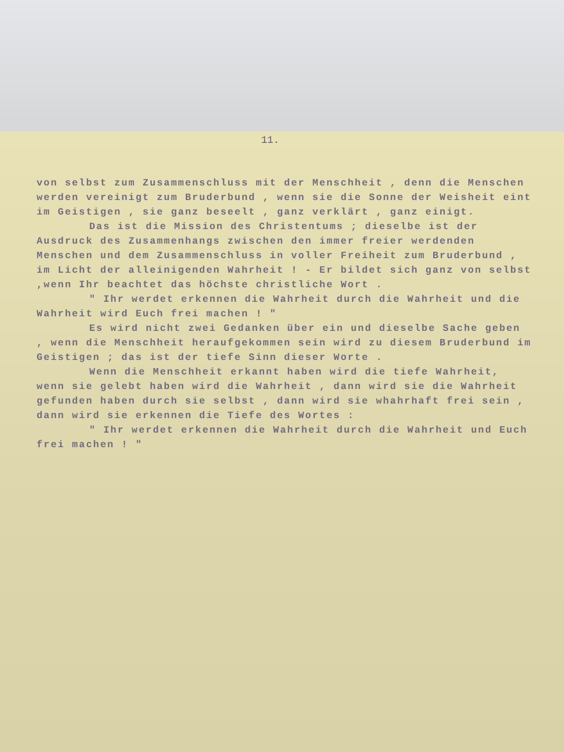11.
von selbst zum Zusammenschluss mit der Menschheit , denn die Menschen werden vereinigt zum Bruderbund , wenn sie die Sonne der Weisheit eint im Geistigen , sie ganz beseelt , ganz verklärt , ganz einigt.
Das ist die Mission des Christentums ; dieselbe ist der Ausdruck des Zusammenhangs zwischen den immer freier werdenden Menschen und dem Zusammenschluss in voller Freiheit zum Bruderbund , im Licht der alleinigenden Wahrheit ! - Er bildet sich ganz von selbst ,wenn Ihr beachtet das höchste christliche Wort .
" Ihr werdet erkennen die Wahrheit durch die Wahrheit und die Wahrheit wird Euch frei machen ! "
Es wird nicht zwei Gedanken über ein und dieselbe Sache geben , wenn die Menschheit heraufgekommen sein wird zu diesem Bruderbund im Geistigen ; das ist der tiefe Sinn dieser Worte .
Wenn die Menschheit erkannt haben wird die tiefe Wahrheit, wenn sie gelebt haben wird die Wahrheit , dann wird sie die Wahrheit gefunden haben durch sie selbst , dann wird sie whahrhaft frei sein , dann wird sie erkennen die Tiefe des Wortes :
" Ihr werdet erkennen die Wahrheit durch die Wahrheit und Euch frei machen ! "